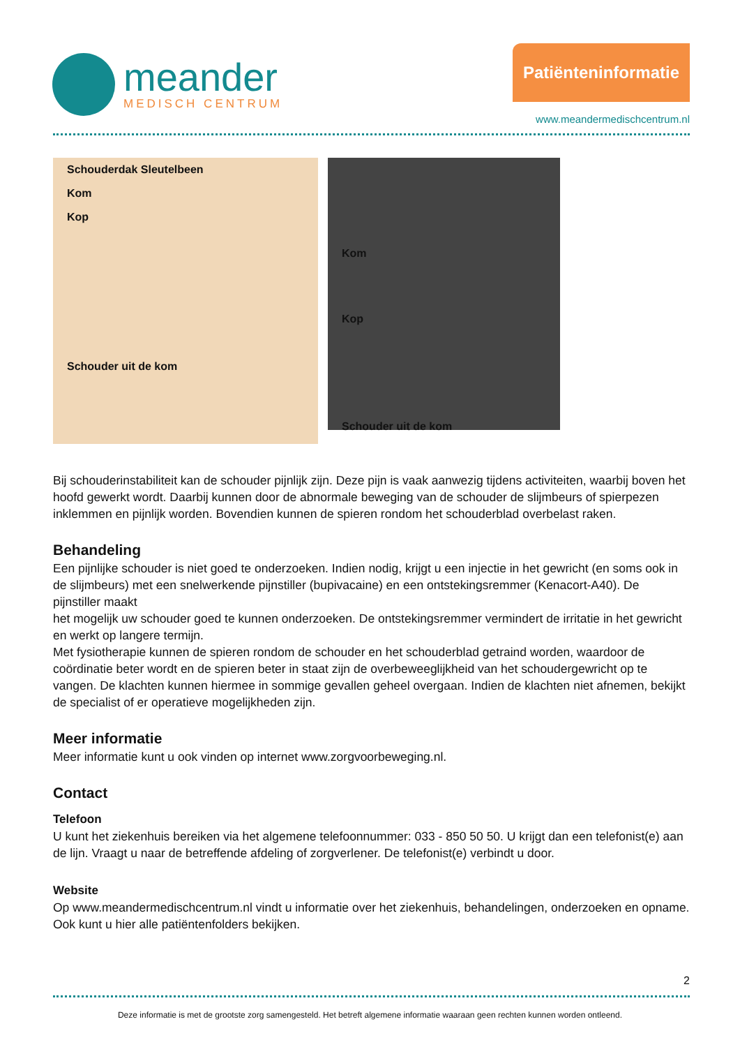meander
MEDISCH CENTRUM
Patiënteninformatie
www.meandermedischcentrum.nl
Schouderdak Sleutelbeen
Kom
Kop
Schouder uit de kom
Kom
Kop
Schouder uit de kom
Bij schouderinstabiliteit kan de schouder pijnlijk zijn. Deze pijn is vaak aanwezig tijdens activiteiten, waarbij boven het hoofd gewerkt wordt. Daarbij kunnen door de abnormale beweging van de schouder de slijmbeurs of spierpezen inklemmen en pijnlijk worden. Bovendien kunnen de spieren rondom het schouderblad overbelast raken.
Behandeling
Een pijnlijke schouder is niet goed te onderzoeken. Indien nodig, krijgt u een injectie in het gewricht (en soms ook in de slijmbeurs) met een snelwerkende pijnstiller (bupivacaine) en een ontstekingsremmer (Kenacort-A40). De pijnstiller maakt
het mogelijk uw schouder goed te kunnen onderzoeken. De ontstekingsremmer vermindert de irritatie in het gewricht en werkt op langere termijn.
Met fysiotherapie kunnen de spieren rondom de schouder en het schouderblad getraind worden, waardoor de coördinatie beter wordt en de spieren beter in staat zijn de overbeweeglijkheid van het schoudergewricht op te vangen. De klachten kunnen hiermee in sommige gevallen geheel overgaan. Indien de klachten niet afnemen, bekijkt de specialist of er operatieve mogelijkheden zijn.
Meer informatie
Meer informatie kunt u ook vinden op internet www.zorgvoorbeweging.nl.
Contact
Telefoon
U kunt het ziekenhuis bereiken via het algemene telefoonnummer: 033 - 850 50 50. U krijgt dan een telefonist(e) aan de lijn. Vraagt u naar de betreffende afdeling of zorgverlener. De telefonist(e) verbindt u door.
Website
Op www.meandermedischcentrum.nl vindt u informatie over het ziekenhuis, behandelingen, onderzoeken en opname. Ook kunt u hier alle patiëntenfolders bekijken.
2
Deze informatie is met de grootste zorg samengesteld. Het betreft algemene informatie waaraan geen rechten kunnen worden ontleend.